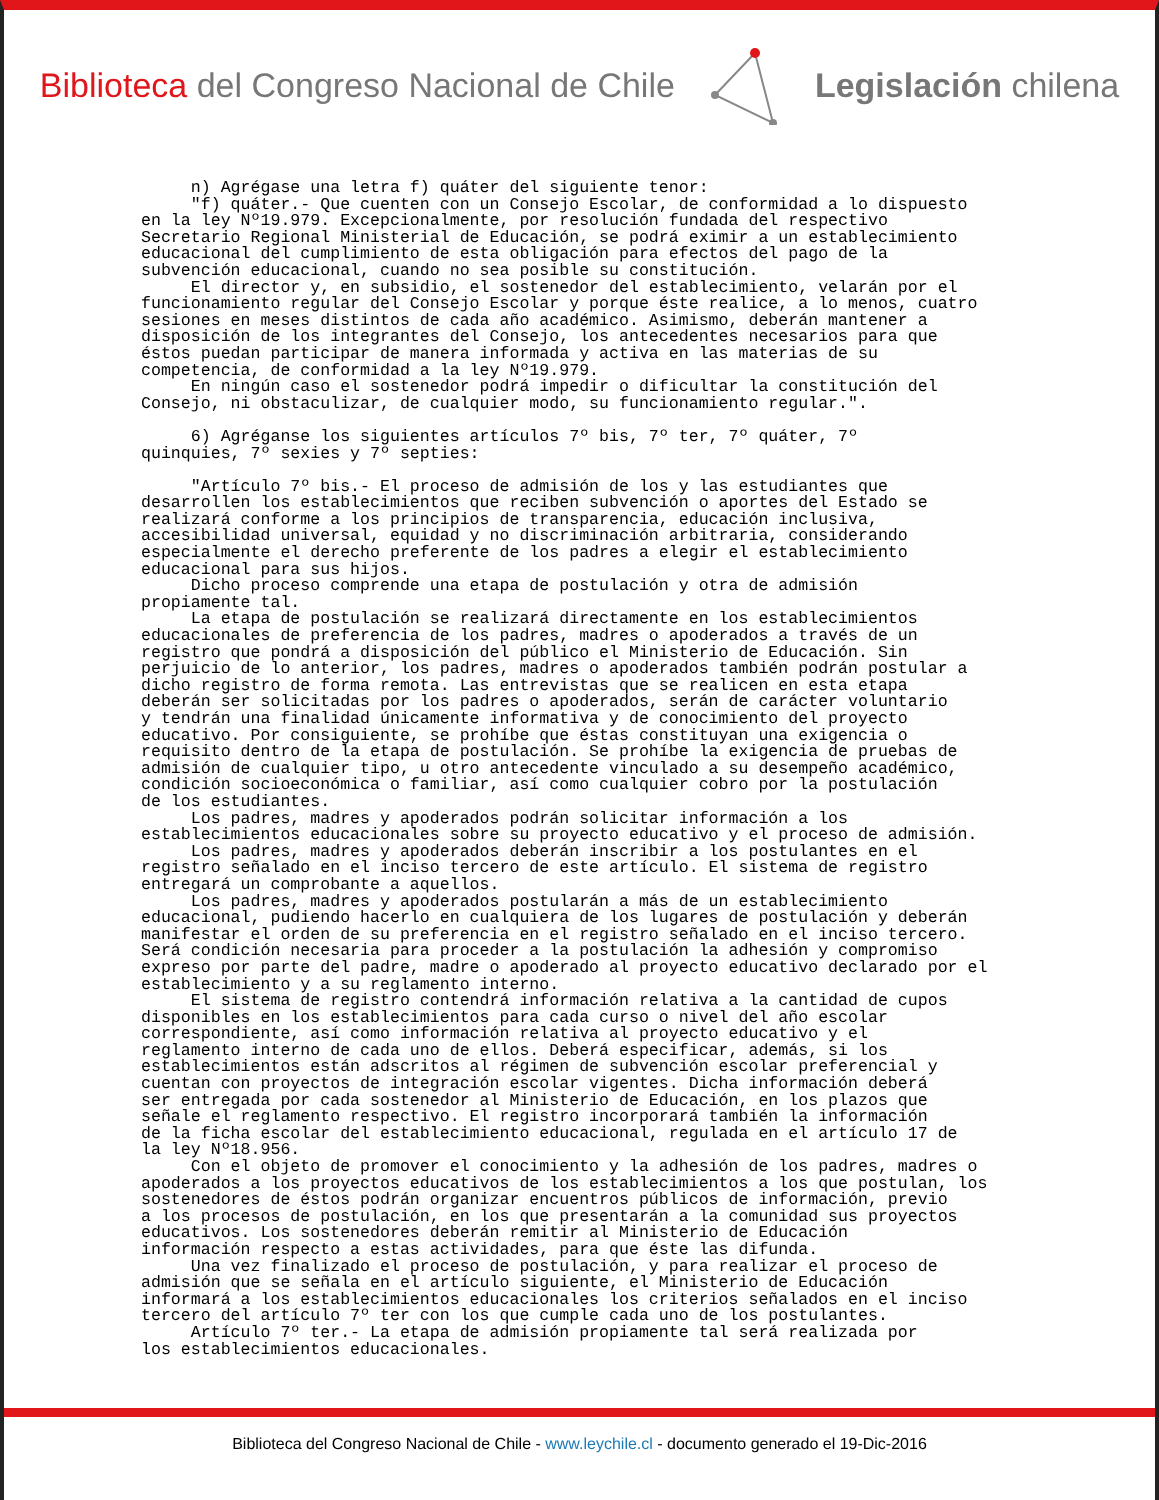Biblioteca del Congreso Nacional de Chile Legislación chilena
n) Agrégase una letra f) quáter del siguiente tenor: "f) quáter.- Que cuenten con un Consejo Escolar, de conformidad a lo dispuesto en la ley Nº19.979. Excepcionalmente, por resolución fundada del respectivo Secretario Regional Ministerial de Educación, se podrá eximir a un establecimiento educacional del cumplimiento de esta obligación para efectos del pago de la subvención educacional, cuando no sea posible su constitución. El director y, en subsidio, el sostenedor del establecimiento, velarán por el funcionamiento regular del Consejo Escolar y porque éste realice, a lo menos, cuatro sesiones en meses distintos de cada año académico. Asimismo, deberán mantener a disposición de los integrantes del Consejo, los antecedentes necesarios para que éstos puedan participar de manera informada y activa en las materias de su competencia, de conformidad a la ley Nº19.979. En ningún caso el sostenedor podrá impedir o dificultar la constitución del Consejo, ni obstaculizar, de cualquier modo, su funcionamiento regular.". 6) Agréganse los siguientes artículos 7º bis, 7º ter, 7º quáter, 7º quinquies, 7º sexies y 7º septies: "Artículo 7º bis.- El proceso de admisión de los y las estudiantes que desarrollen los establecimientos que reciben subvención o aportes del Estado se realizará conforme a los principios de transparencia, educación inclusiva, accesibilidad universal, equidad y no discriminación arbitraria, considerando especialmente el derecho preferente de los padres a elegir el establecimiento educacional para sus hijos. Dicho proceso comprende una etapa de postulación y otra de admisión propiamente tal. La etapa de postulación se realizará directamente en los establecimientos educacionales de preferencia de los padres, madres o apoderados a través de un registro que pondrá a disposición del público el Ministerio de Educación. Sin perjuicio de lo anterior, los padres, madres o apoderados también podrán postular a dicho registro de forma remota. Las entrevistas que se realicen en esta etapa deberán ser solicitadas por los padres o apoderados, serán de carácter voluntario y tendrán una finalidad únicamente informativa y de conocimiento del proyecto educativo. Por consiguiente, se prohíbe que éstas constituyan una exigencia o requisito dentro de la etapa de postulación. Se prohíbe la exigencia de pruebas de admisión de cualquier tipo, u otro antecedente vinculado a su desempeño académico, condición socioeconómica o familiar, así como cualquier cobro por la postulación de los estudiantes. Los padres, madres y apoderados podrán solicitar información a los establecimientos educacionales sobre su proyecto educativo y el proceso de admisión. Los padres, madres y apoderados deberán inscribir a los postulantes en el registro señalado en el inciso tercero de este artículo. El sistema de registro entregará un comprobante a aquellos. Los padres, madres y apoderados postularán a más de un establecimiento educacional, pudiendo hacerlo en cualquiera de los lugares de postulación y deberán manifestar el orden de su preferencia en el registro señalado en el inciso tercero. Será condición necesaria para proceder a la postulación la adhesión y compromiso expreso por parte del padre, madre o apoderado al proyecto educativo declarado por el establecimiento y a su reglamento interno. El sistema de registro contendrá información relativa a la cantidad de cupos disponibles en los establecimientos para cada curso o nivel del año escolar correspondiente, así como información relativa al proyecto educativo y el reglamento interno de cada uno de ellos. Deberá especificar, además, si los establecimientos están adscritos al régimen de subvención escolar preferencial y cuentan con proyectos de integración escolar vigentes. Dicha información deberá ser entregada por cada sostenedor al Ministerio de Educación, en los plazos que señale el reglamento respectivo. El registro incorporará también la información de la ficha escolar del establecimiento educacional, regulada en el artículo 17 de la ley Nº18.956. Con el objeto de promover el conocimiento y la adhesión de los padres, madres o apoderados a los proyectos educativos de los establecimientos a los que postulan, los sostenedores de éstos podrán organizar encuentros públicos de información, previo a los procesos de postulación, en los que presentarán a la comunidad sus proyectos educativos. Los sostenedores deberán remitir al Ministerio de Educación información respecto a estas actividades, para que éste las difunda. Una vez finalizado el proceso de postulación, y para realizar el proceso de admisión que se señala en el artículo siguiente, el Ministerio de Educación informará a los establecimientos educacionales los criterios señalados en el inciso tercero del artículo 7º ter con los que cumple cada uno de los postulantes. Artículo 7º ter.- La etapa de admisión propiamente tal será realizada por los establecimientos educacionales.
Biblioteca del Congreso Nacional de Chile - www.leychile.cl - documento generado el 19-Dic-2016